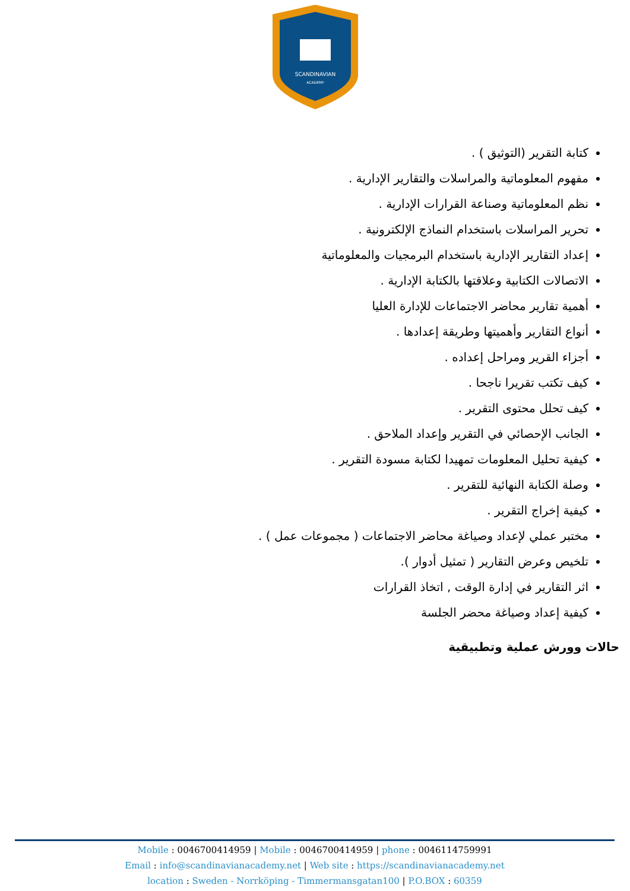SCANDINAVIAN
ACADEMY
كتابة التقرير (التوثيق ) .
مفهوم المعلوماتية والمراسلات والتقارير الإدارية .
نظم المعلوماتية وصناعة القرارات الإدارية .
تحرير المراسلات باستخدام النماذج الإلكترونية .
إعداد التقارير الإدارية باستخدام البرمجيات والمعلوماتية
الاتصالات الكتابية وعلاقتها بالكتابة الإدارية .
أهمية تقارير محاضر الاجتماعات للإدارة العليا
أنواع التقارير وأهميتها وطريقة إعدادها .
أجزاء القرير ومراحل إعداده .
كيف تكتب تقريرا ناجحا .
كيف تحلل محتوى التقرير .
الجانب الإحصائي في التقرير وإعداد الملاحق .
كيفية تحليل المعلومات تمهيدا لكتابة مسودة التقرير .
وصلة الكتابة النهائية للتقرير .
كيفية إخراج التقرير .
مختبر عملي لإعداد وصياغة محاضر الاجتماعات ( مجموعات عمل ) .
تلخيص وعرض التقارير ( تمثيل أدوار ).
اثر التقارير في إدارة الوقت , اتخاذ القرارات
كيفية إعداد وصياغة محضر الجلسة
حالات وورش عملية وتطبيقية
Mobile : 0046700414959 | Mobile : 0046700414959 | phone : 0046114759991
Email : info@scandinavianacademy.net | Web site : https://scandinavianacademy.net
location : Sweden - Norrköping - Timmermansgatan100 | P.O.BOX : 60359